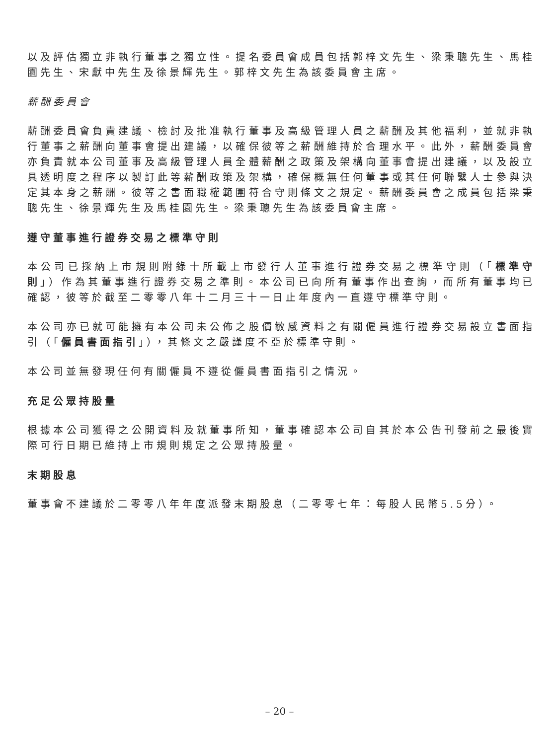以及評估獨立非執行董事之獨立性。提名委員會成員包括郭梓文先生、梁秉聰先生、馬桂園先生、宋獻中先生及徐景輝先生。郭梓文先生為該委員會主席。
薪酬委員會
薪酬委員會負責建議、檢討及批准執行董事及高級管理人員之薪酬及其他福利，並就非執行董事之薪酬向董事會提出建議，以確保彼等之薪酬維持於合理水平。此外，薪酬委員會亦負責就本公司董事及高級管理人員全體薪酬之政策及架構向董事會提出建議，以及設立具透明度之程序以製訂此等薪酬政策及架構，確保概無任何董事或其任何聯繫人士參與決定其本身之薪酬。彼等之書面職權範圍符合守則條文之規定。薪酬委員會之成員包括梁秉聰先生、徐景輝先生及馬桂園先生。梁秉聰先生為該委員會主席。
遵守董事進行證券交易之標準守則
本公司已採納上市規則附錄十所載上市發行人董事進行證券交易之標準守則（「標準守則」）作為其董事進行證券交易之準則。本公司已向所有董事作出查詢，而所有董事均已確認，彼等於截至二零零八年十二月三十一日止年度內一直遵守標準守則。
本公司亦已就可能擁有本公司未公佈之股價敏感資料之有關僱員進行證券交易設立書面指引（「僱員書面指引」），其條文之嚴謹度不亞於標準守則。
本公司並無發現任何有關僱員不遵從僱員書面指引之情況。
充足公眾持股量
根據本公司獲得之公開資料及就董事所知，董事確認本公司自其於本公告刊發前之最後實際可行日期已維持上市規則規定之公眾持股量。
末期股息
董事會不建議於二零零八年年度派發末期股息（二零零七年：每股人民幣5.5分）。
– 20 –